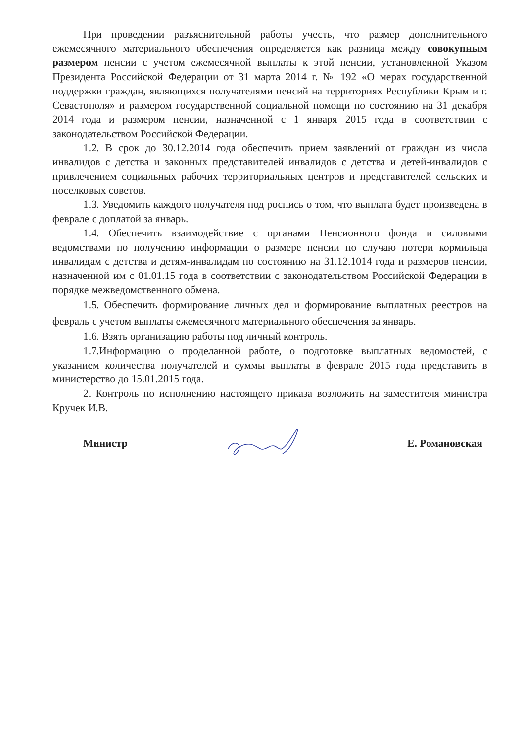При проведении разъяснительной работы учесть, что размер дополнительного ежемесячного материального обеспечения определяется как разница между совокупным размером пенсии с учетом ежемесячной выплаты к этой пенсии, установленной Указом Президента Российской Федерации от 31 марта 2014 г. № 192 «О мерах государственной поддержки граждан, являющихся получателями пенсий на территориях Республики Крым и г. Севастополя» и размером государственной социальной помощи по состоянию на 31 декабря 2014 года и размером пенсии, назначенной с 1 января 2015 года в соответствии с законодательством Российской Федерации.
1.2. В срок до 30.12.2014 года обеспечить прием заявлений от граждан из числа инвалидов с детства и законных представителей инвалидов с детства и детей-инвалидов с привлечением социальных рабочих территориальных центров и представителей сельских и поселковых советов.
1.3. Уведомить каждого получателя под роспись о том, что выплата будет произведена в феврале с доплатой за январь.
1.4. Обеспечить взаимодействие с органами Пенсионного фонда и силовыми ведомствами по получению информации о размере пенсии по случаю потери кормильца инвалидам с детства и детям-инвалидам по состоянию на 31.12.1014 года и размеров пенсии, назначенной им с 01.01.15 года в соответствии с законодательством Российской Федерации в порядке межведомственного обмена.
1.5. Обеспечить формирование личных дел и формирование выплатных реестров на февраль с учетом выплаты ежемесячного материального обеспечения за январь.
1.6. Взять организацию работы под личный контроль.
1.7.Информацию о проделанной работе, о подготовке выплатных ведомостей, с указанием количества получателей и суммы выплаты в феврале 2015 года представить в министерство до 15.01.2015 года.
2. Контроль по исполнению настоящего приказа возложить на заместителя министра Кручек И.В.
Министр Е. Романовская